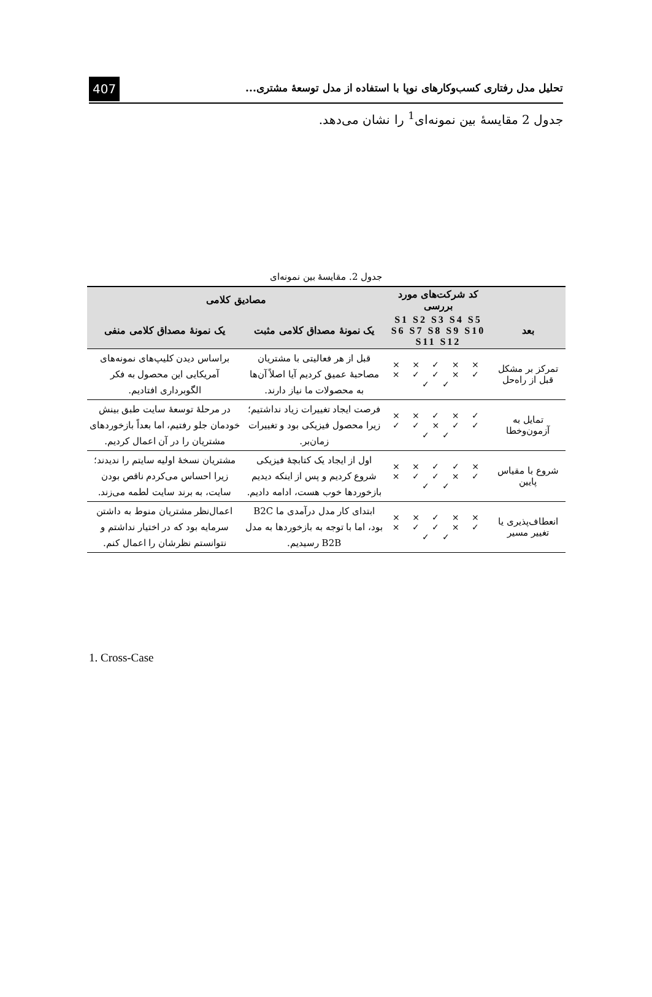تحلیل مدل رفتاری کسب‌وکارهای نوپا با استفاده از مدل توسعهٔ مشتری...
407
جدول 2 مقایسهٔ بین نمونه‌ای<sup>1</sup> را نشان می‌دهد.
جدول 2. مقایسهٔ بین نمونه‌ای
| | کد شرکت‌های مورد بررسی | مصادیق کلامی | |
| --- | --- | --- | --- |
| بعد | S1 S2 S3 S4 S5 S6 S7 S8 S9 S10 S11 S12 | یک نمونهٔ مصداق کلامی مثبت | یک نمونهٔ مصداق کلامی منفی |
| تمرکز بر مشکل قبل از راه‌حل | × × ✓ × × ✓ × ✓ ✓ × ✓ ✓ | قبل از هر فعالیتی با مشتریان مصاحبهٔ عمیق کردیم آیا اصلاً آن‌ها به محصولات ما نیاز دارند. | براساس دیدن کلیپ‌های نمونه‌های آمریکایی این محصول به فکر الگوبرداری افتادیم. |
| تمایل به آزمون‌وخطا | ✓ × ✓ × × ✓ ✓ × ✓ ✓ ✓ ✓ | فرصت ایجاد تغییرات زیاد نداشتیم؛ زیرا محصول فیزیکی بود و تغییرات زمان‌بر. | در مرحلهٔ توسعهٔ سایت طبق بینش خودمان جلو رفتیم، اما بعداً بازخوردهای مشتریان را در آن اعمال کردیم. |
| شروع با مقیاس پایین | × ✓ ✓ × × ✓ × ✓ ✓ × ✓ ✓ | اول از ایجاد یک کتابچهٔ فیزیکی شروع کردیم و پس از اینکه دیدیم بازخوردها خوب هست، ادامه دادیم. | مشتریان نسخهٔ اولیه سایتم را ندیدند؛ زیرا احساس می‌کردم ناقص بودن سایت، به برند سایت لطمه می‌زند. |
| انعطاف‌پذیری یا تغییر مسیر | × × ✓ × × ✓ × ✓ ✓ × ✓ ✓ | ابتدای کار مدل درآمدی ما B2C بود، اما با توجه به بازخوردها به مدل B2B رسیدیم. | اعمال‌نظر مشتریان منوط به داشتن سرمایه بود که در اختیار نداشتم و نتوانستم نظرشان را اعمال کنم. |
1. Cross-Case